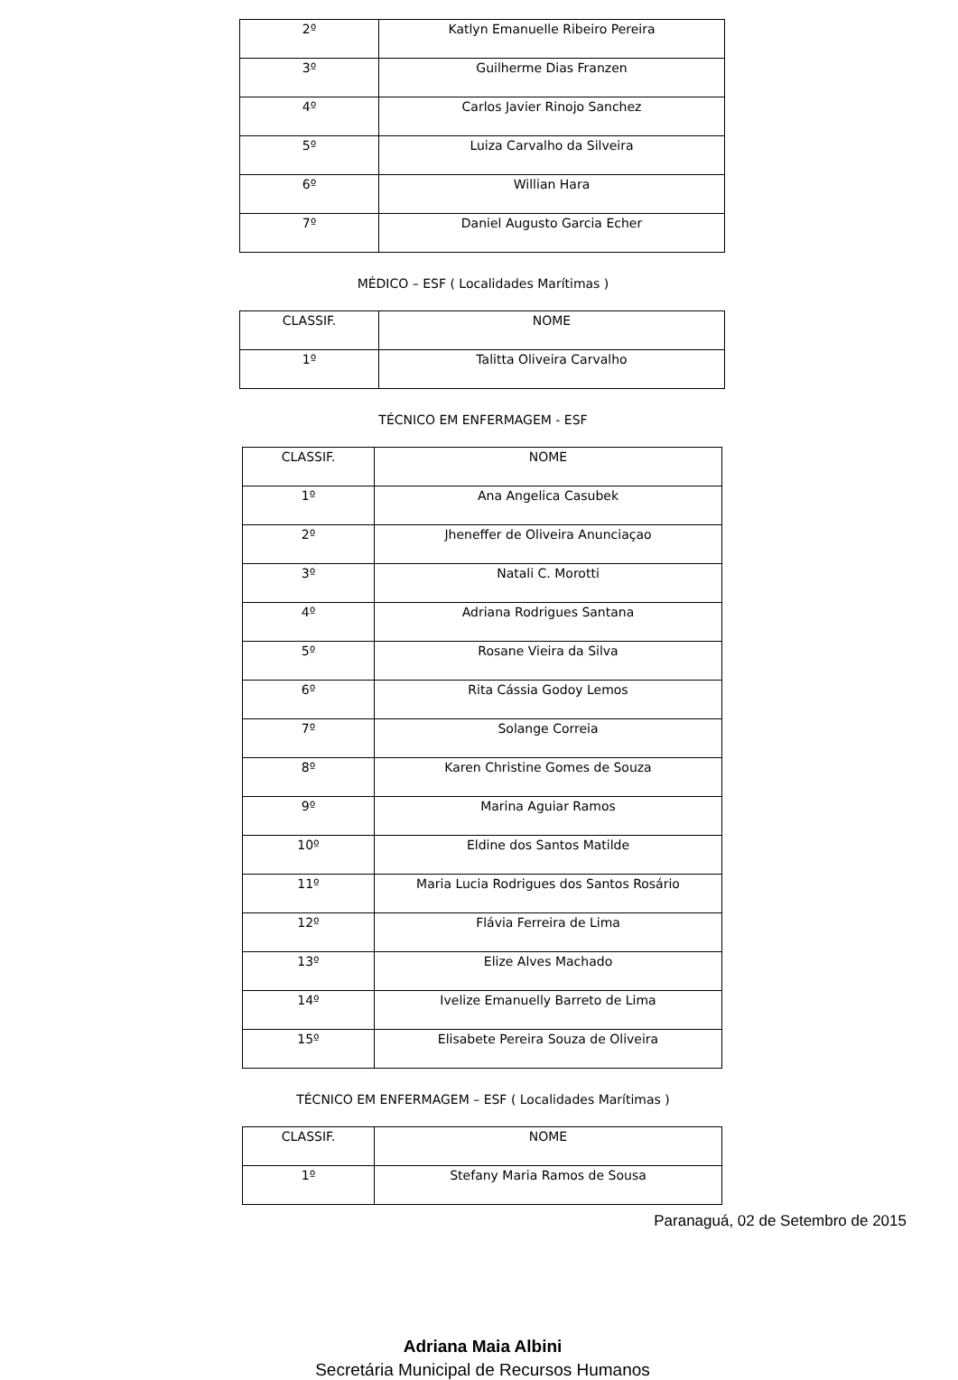| 2º | Katlyn Emanuelle Ribeiro Pereira |
| 3º | Guilherme Dias Franzen |
| 4º | Carlos Javier Rinojo Sanchez |
| 5º | Luiza Carvalho da Silveira |
| 6º | Willian Hara |
| 7º | Daniel Augusto Garcia Echer |
MÉDICO – ESF ( Localidades Marítimas )
| CLASSIF. | NOME |
| --- | --- |
| 1º | Talitta Oliveira Carvalho |
TÉCNICO EM ENFERMAGEM - ESF
| CLASSIF. | NOME |
| --- | --- |
| 1º | Ana Angelica Casubek |
| 2º | Jheneffer de Oliveira Anunciaçao |
| 3º | Natali C. Morotti |
| 4º | Adriana Rodrigues Santana |
| 5º | Rosane Vieira da Silva |
| 6º | Rita Cássia Godoy Lemos |
| 7º | Solange Correia |
| 8º | Karen Christine Gomes de Souza |
| 9º | Marina Aguiar Ramos |
| 10º | Eldine dos Santos Matilde |
| 11º | Maria Lucia Rodrigues dos Santos Rosário |
| 12º | Flávia Ferreira de Lima |
| 13º | Elize Alves Machado |
| 14º | Ivelize Emanuelly Barreto de Lima |
| 15º | Elisabete Pereira Souza de Oliveira |
TÉCNICO EM ENFERMAGEM – ESF ( Localidades Marítimas )
| CLASSIF. | NOME |
| --- | --- |
| 1º | Stefany Maria Ramos de Sousa |
Paranaguá, 02 de Setembro de 2015
Adriana Maia Albini
Secretária Municipal de Recursos Humanos